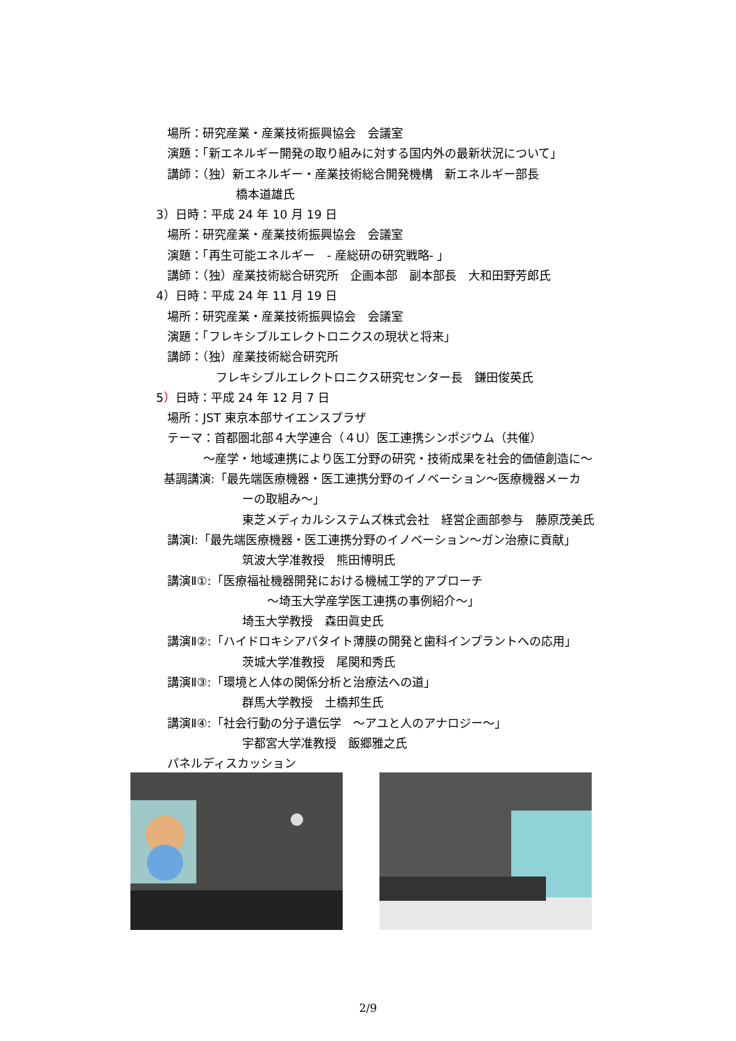場所：研究産業・産業技術振興協会　会議室
演題：「新エネルギー開発の取り組みに対する国内外の最新状況について」
講師：（独）新エネルギー・産業技術総合開発機構　新エネルギー部長
橋本道雄氏
3）日時：平成 24 年 10 月 19 日
場所：研究産業・産業技術振興協会　会議室
演題：「再生可能エネルギー　- 産総研の研究戦略- 」
講師：（独）産業技術総合研究所　企画本部　副本部長　大和田野芳郎氏
4）日時：平成 24 年 11 月 19 日
場所：研究産業・産業技術振興協会　会議室
演題：「フレキシブルエレクトロニクスの現状と将来」
講師：（独）産業技術総合研究所
フレキシブルエレクトロニクス研究センター長　鎌田俊英氏
5）日時：平成 24 年 12 月 7 日
場所：JST 東京本部サイエンスプラザ
テーマ：首都圏北部４大学連合（４U）医工連携シンポジウム（共催）
〜産学・地域連携により医工分野の研究・技術成果を社会的価値創造に〜
基調講演:「最先端医療機器・医工連携分野のイノベーション〜医療機器メーカ
ーの取組み〜」
東芝メディカルシステムズ株式会社　経営企画部参与　藤原茂美氏
講演Ⅰ:「最先端医療機器・医工連携分野のイノベーション〜ガン治療に貢献」
筑波大学准教授　熊田博明氏
講演Ⅱ①:「医療福祉機器開発における機械工学的アプローチ
〜埼玉大学産学医工連携の事例紹介〜」
埼玉大学教授　森田眞史氏
講演Ⅱ②:「ハイドロキシアパタイト薄膜の開発と歯科インプラントへの応用」
茨城大学准教授　尾関和秀氏
講演Ⅱ③:「環境と人体の関係分析と治療法への道」
群馬大学教授　土橋邦生氏
講演Ⅱ④:「社会行動の分子遺伝学　〜アユと人のアナロジー〜」
宇都宮大学准教授　飯郷雅之氏
パネルディスカッション
2/9